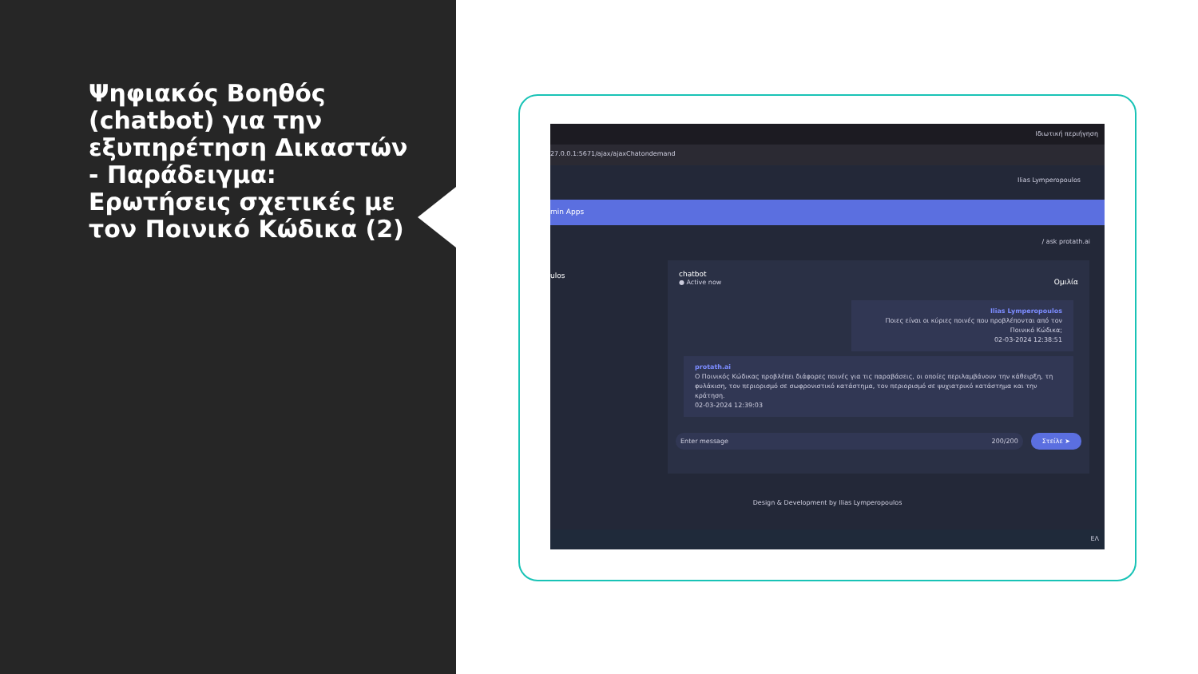Ψηφιακός Βοηθός (chatbot) για την εξυπηρέτηση Δικαστών - Παράδειγμα: Ερωτήσεις σχετικές με τον Ποινικό Κώδικα (2)
Ιδιωτική περιήγηση
27.0.0.1:5671/ajax/ajaxChatondemand
Ilias Lymperopoulos
min Apps
/ ask protath.ai
ulos
chatbot
● Active now Ομιλία
Ilias Lymperopoulos
Ποιες είναι οι κύριες ποινές που προβλέπονται από τον Ποινικό Κώδικα;
02-03-2024 12:38:51
protath.ai
Ο Ποινικός Κώδικας προβλέπει διάφορες ποινές για τις παραβάσεις, οι οποίες περιλαμβάνουν την κάθειρξη, τη φυλάκιση, τον περιορισμό σε σωφρονιστικό κατάστημα, τον περιορισμό σε ψυχιατρικό κατάστημα και την κράτηση.
02-03-2024 12:39:03
Enter message 200/200 Στείλε ➤
Design & Development by Ilias Lymperopoulos
ΕΛ